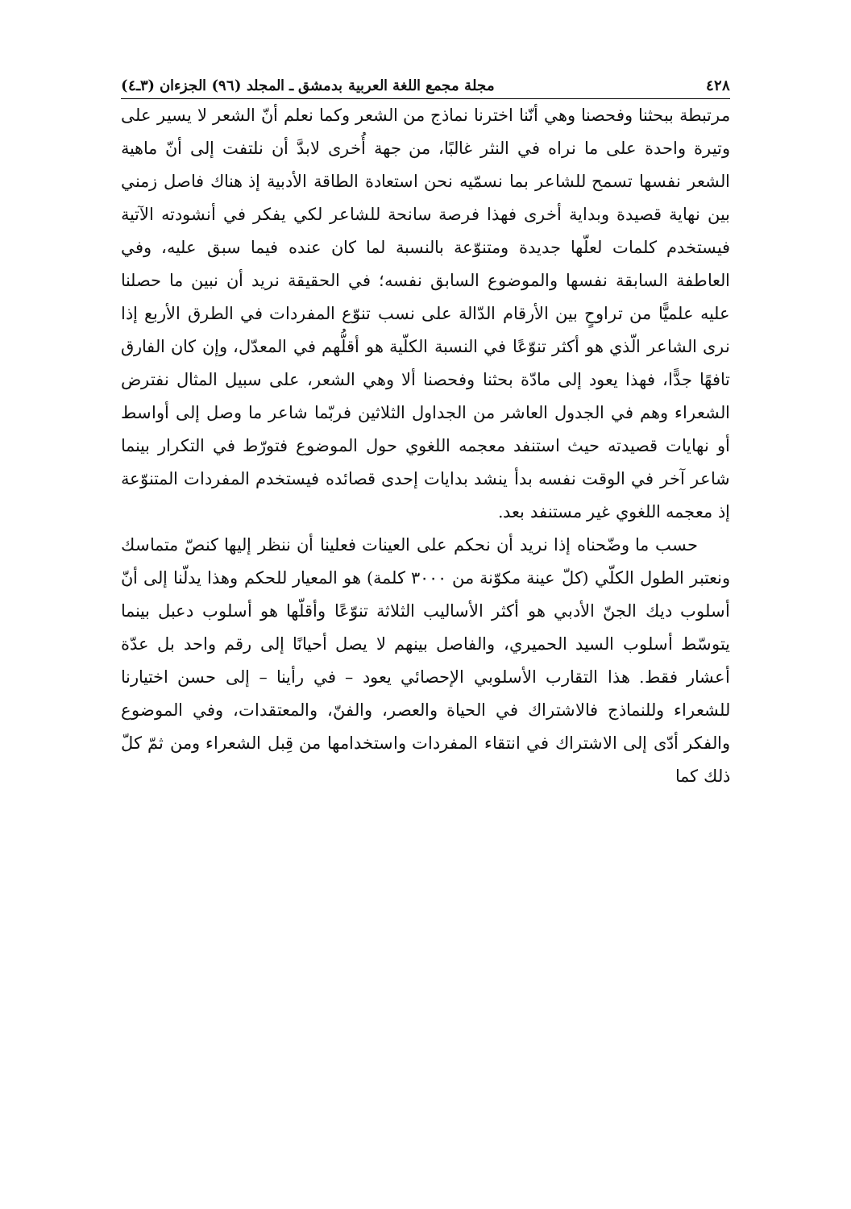٤٢٨ مجلة مجمع اللغة العربية بدمشق ـ المجلد (٩٦) الجزءان (٣ـ٤)
مرتبطة ببحثنا وفحصنا وهي أنّنا اخترنا نماذج من الشعر وكما نعلم أنّ الشعر لا يسير على وتيرة واحدة على ما نراه في النثر غالبًا، من جهة أُخرى لابدَّ أن نلتفت إلى أنّ ماهية الشعر نفسها تسمح للشاعر بما نسمّيه نحن استعادة الطاقة الأدبية إذ هناك فاصل زمني بين نهاية قصيدة وبداية أخرى فهذا فرصة سانحة للشاعر لكي يفكر في أنشودته الآتية فيستخدم كلمات لعلّها جديدة ومتنوّعة بالنسبة لما كان عنده فيما سبق عليه، وفي العاطفة السابقة نفسها والموضوع السابق نفسه؛ في الحقيقة نريد أن نبين ما حصلنا عليه علميًّا من تراوحٍ بين الأرقام الدّالة على نسب تنوّع المفردات في الطرق الأربع إذا نرى الشاعر الّذي هو أكثر تنوّعًا في النسبة الكلّية هو أقلُّهم في المعدّل، وإن كان الفارق تافهًا جدًّا، فهذا يعود إلى مادّة بحثنا وفحصنا ألا وهي الشعر، على سبيل المثال نفترض الشعراء وهم في الجدول العاشر من الجداول الثلاثين فربّما شاعر ما وصل إلى أواسط أو نهايات قصيدته حيث استنفد معجمه اللغوي حول الموضوع فتورّط في التكرار بينما شاعر آخر في الوقت نفسه بدأ ينشد بدايات إحدى قصائده فيستخدم المفردات المتنوّعة إذ معجمه اللغوي غير مستنفد بعد.
حسب ما وضّحناه إذا نريد أن نحكم على العينات فعلينا أن ننظر إليها كنصّ متماسك ونعتبر الطول الكلّي (كلّ عينة مكوّنة من ٣٠٠٠ كلمة) هو المعيار للحكم وهذا يدلّنا إلى أنّ أسلوب ديك الجنّ الأدبي هو أكثر الأساليب الثلاثة تنوّعًا وأقلّها هو أسلوب دعبل بينما يتوسّط أسلوب السيد الحميري، والفاصل بينهم لا يصل أحيانًا إلى رقم واحد بل عدّة أعشار فقط. هذا التقارب الأسلوبي الإحصائي يعود – في رأينا – إلى حسن اختيارنا للشعراء وللنماذج فالاشتراك في الحياة والعصر، والفنّ، والمعتقدات، وفي الموضوع والفكر أدّى إلى الاشتراك في انتقاء المفردات واستخدامها من قِبل الشعراء ومن ثمّ كلّ ذلك كما